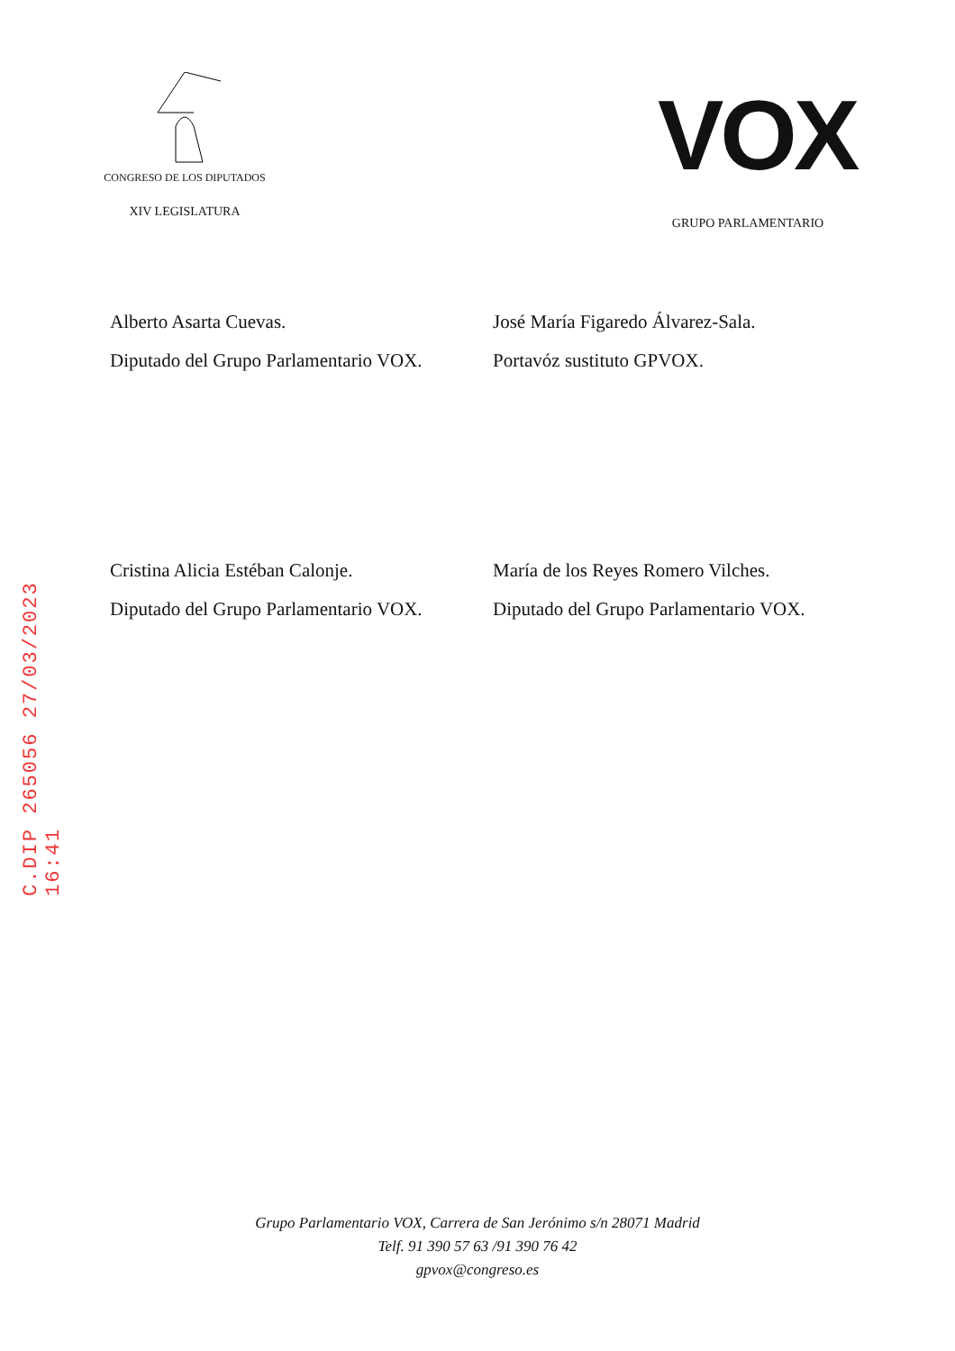C.DIP 265056 27/03/2023 16:41
CONGRESO DE LOS DIPUTADOS
XIV LEGISLATURA
VOX
GRUPO PARLAMENTARIO
Alberto Asarta Cuevas.
Diputado del Grupo Parlamentario VOX.
José María Figaredo Álvarez-Sala.
Portavóz sustituto GPVOX.
Cristina Alicia Estéban Calonje.
Diputado del Grupo Parlamentario VOX.
María de los Reyes Romero Vilches.
Diputado del Grupo Parlamentario VOX.
Grupo Parlamentario VOX, Carrera de San Jerónimo s/n 28071 Madrid
Telf. 91 390 57 63 /91 390 76 42
gpvox@congreso.es